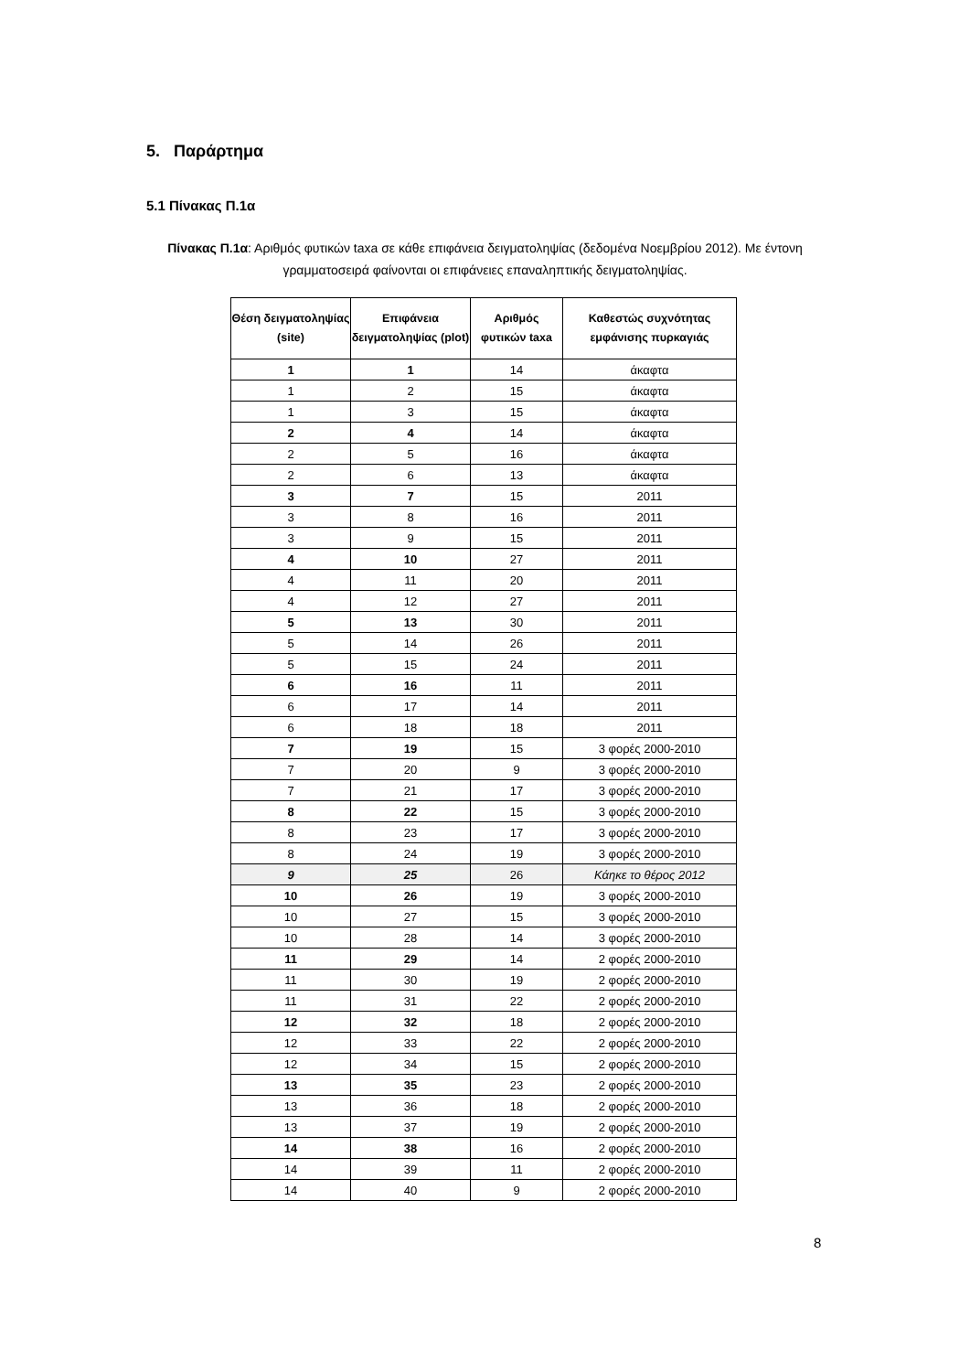5. Παράρτημα
5.1 Πίνακας Π.1α
Πίνακας Π.1α: Αριθμός φυτικών taxa σε κάθε επιφάνεια δειγματοληψίας (δεδομένα Νοεμβρίου 2012). Με έντονη γραμματοσειρά φαίνονται οι επιφάνειες επαναληπτικής δειγματοληψίας.
| Θέση δειγματοληψίας (site) | Επιφάνεια δειγματοληψίας (plot) | Αριθμός φυτικών taxa | Καθεστώς συχνότητας εμφάνισης πυρκαγιάς |
| --- | --- | --- | --- |
| 1 | 1 | 14 | άκαφτα |
| 1 | 2 | 15 | άκαφτα |
| 1 | 3 | 15 | άκαφτα |
| 2 | 4 | 14 | άκαφτα |
| 2 | 5 | 16 | άκαφτα |
| 2 | 6 | 13 | άκαφτα |
| 3 | 7 | 15 | 2011 |
| 3 | 8 | 16 | 2011 |
| 3 | 9 | 15 | 2011 |
| 4 | 10 | 27 | 2011 |
| 4 | 11 | 20 | 2011 |
| 4 | 12 | 27 | 2011 |
| 5 | 13 | 30 | 2011 |
| 5 | 14 | 26 | 2011 |
| 5 | 15 | 24 | 2011 |
| 6 | 16 | 11 | 2011 |
| 6 | 17 | 14 | 2011 |
| 6 | 18 | 18 | 2011 |
| 7 | 19 | 15 | 3 φορές 2000-2010 |
| 7 | 20 | 9 | 3 φορές 2000-2010 |
| 7 | 21 | 17 | 3 φορές 2000-2010 |
| 8 | 22 | 15 | 3 φορές 2000-2010 |
| 8 | 23 | 17 | 3 φορές 2000-2010 |
| 8 | 24 | 19 | 3 φορές 2000-2010 |
| 9 | 25 | 26 | Κάηκε το θέρος 2012 |
| 10 | 26 | 19 | 3 φορές 2000-2010 |
| 10 | 27 | 15 | 3 φορές 2000-2010 |
| 10 | 28 | 14 | 3 φορές 2000-2010 |
| 11 | 29 | 14 | 2 φορές 2000-2010 |
| 11 | 30 | 19 | 2 φορές 2000-2010 |
| 11 | 31 | 22 | 2 φορές 2000-2010 |
| 12 | 32 | 18 | 2 φορές 2000-2010 |
| 12 | 33 | 22 | 2 φορές 2000-2010 |
| 12 | 34 | 15 | 2 φορές 2000-2010 |
| 13 | 35 | 23 | 2 φορές 2000-2010 |
| 13 | 36 | 18 | 2 φορές 2000-2010 |
| 13 | 37 | 19 | 2 φορές 2000-2010 |
| 14 | 38 | 16 | 2 φορές 2000-2010 |
| 14 | 39 | 11 | 2 φορές 2000-2010 |
| 14 | 40 | 9 | 2 φορές 2000-2010 |
8